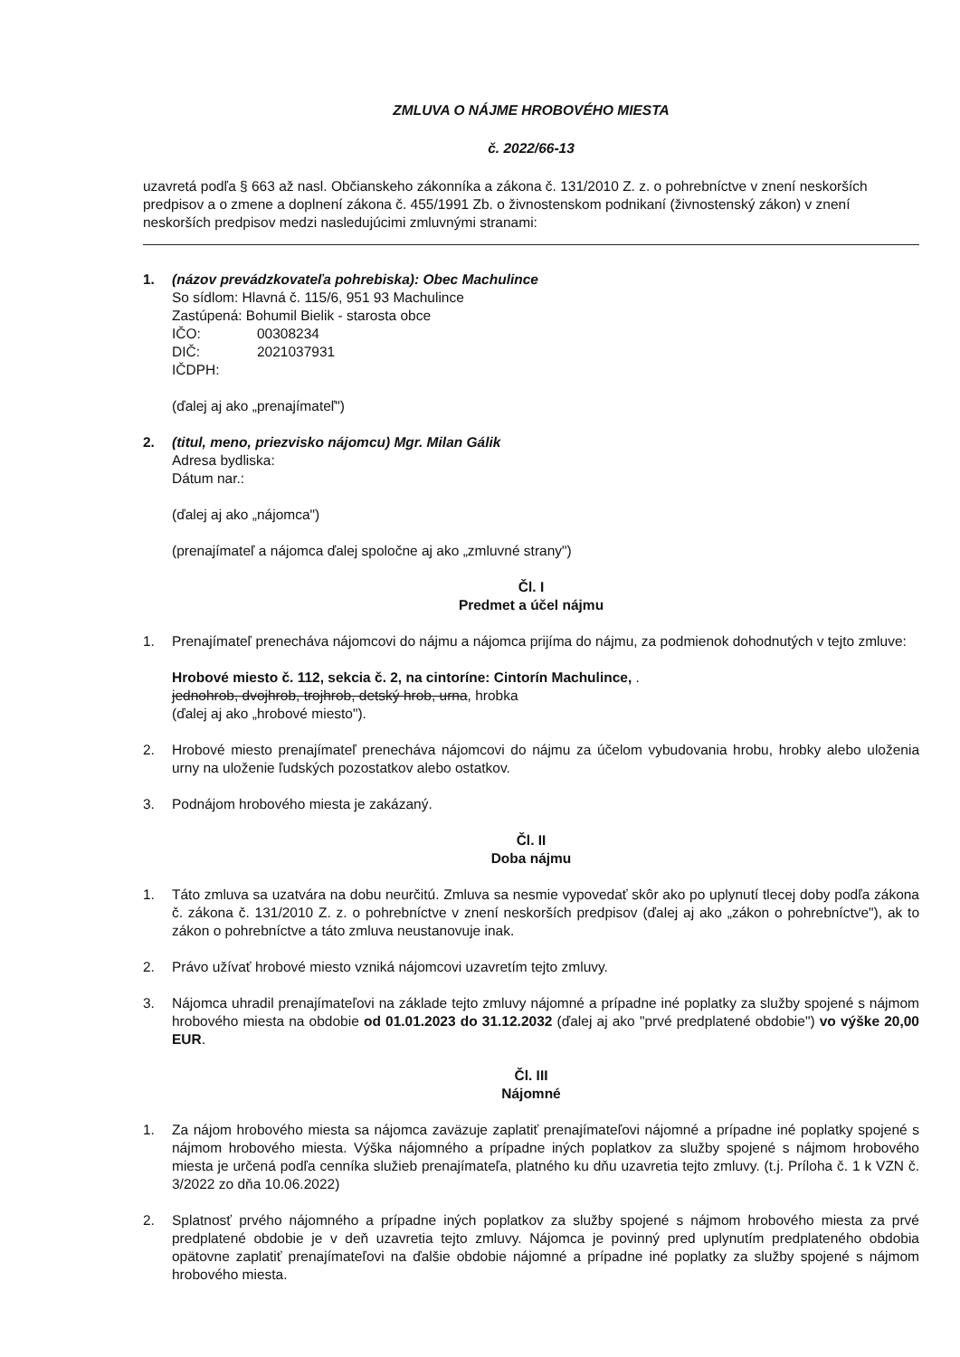ZMLUVA O NÁJME HROBOVÉHO MIESTA
č. 2022/66-13
uzavretá podľa § 663 až nasl. Občianskeho zákonníka a zákona č. 131/2010 Z. z. o pohrebníctve v znení neskorších predpisov a o zmene a doplnení zákona č. 455/1991 Zb. o živnostenskom podnikaní (živnostenský zákon) v znení neskorších predpisov medzi nasledujúcimi zmluvnými stranami:
1. (názov prevádzkovateľa pohrebiska): Obec Machulince
So sídlom: Hlavná č. 115/6, 951 93 Machulince
Zastúpená: Bohumil Bielik - starosta obce
IČO: 00308234
DIČ: 2021037931
IČDPH:
(ďalej aj ako „prenajímateľ")
2. (titul, meno, priezvisko nájomcu) Mgr. Milan Gálik
Adresa bydliska:
Dátum nar.:
(ďalej aj ako „nájomca")
(prenajímateľ a nájomca ďalej spoločne aj ako „zmluvné strany")
Čl. I
Predmet a účel nájmu
1. Prenajímateľ prenecháva nájomcovi do nájmu a nájomca prijíma do nájmu, za podmienok dohodnutých v tejto zmluve:
Hrobové miesto č. 112, sekcia č. 2, na cintoríne: Cintorín Machulince, .
jednohrob, dvojhrob, trojhrob, detský hrob, urna, hrobka
(ďalej aj ako „hrobové miesto").
2. Hrobové miesto prenajímateľ prenecháva nájomcovi do nájmu za účelom vybudovania hrobu, hrobky alebo uloženia urny na uloženie ľudských pozostatkov alebo ostatkov.
3. Podnájom hrobového miesta je zakázaný.
Čl. II
Doba nájmu
1. Táto zmluva sa uzatvára na dobu neurčitú. Zmluva sa nesmie vypovedať skôr ako po uplynutí tlecej doby podľa zákona č. zákona č. 131/2010 Z. z. o pohrebníctve v znení neskorších predpisov (ďalej aj ako „zákon o pohrebníctve"), ak to zákon o pohrebníctve a táto zmluva neustanovuje inak.
2. Právo užívať hrobové miesto vzniká nájomcovi uzavretím tejto zmluvy.
3. Nájomca uhradil prenajímateľovi na základe tejto zmluvy nájomné a prípadne iné poplatky za služby spojené s nájmom hrobového miesta na obdobie od 01.01.2023 do 31.12.2032 (ďalej aj ako "prvé predplatené obdobie") vo výške 20,00 EUR.
Čl. III
Nájomné
1. Za nájom hrobového miesta sa nájomca zaväzuje zaplatiť prenajímateľovi nájomné a prípadne iné poplatky spojené s nájmom hrobového miesta. Výška nájomného a prípadne iných poplatkov za služby spojené s nájmom hrobového miesta je určená podľa cenníka služieb prenajímateľa, platného ku dňu uzavretia tejto zmluvy. (t.j. Príloha č. 1 k VZN č. 3/2022 zo dňa 10.06.2022)
2. Splatnosť prvého nájomného a prípadne iných poplatkov za služby spojené s nájmom hrobového miesta za prvé predplatené obdobie je v deň uzavretia tejto zmluvy. Nájomca je povinný pred uplynutím predplateného obdobia opätovne zaplatiť prenajímateľovi na ďalšie obdobie nájomné a prípadne iné poplatky za služby spojené s nájmom hrobového miesta.